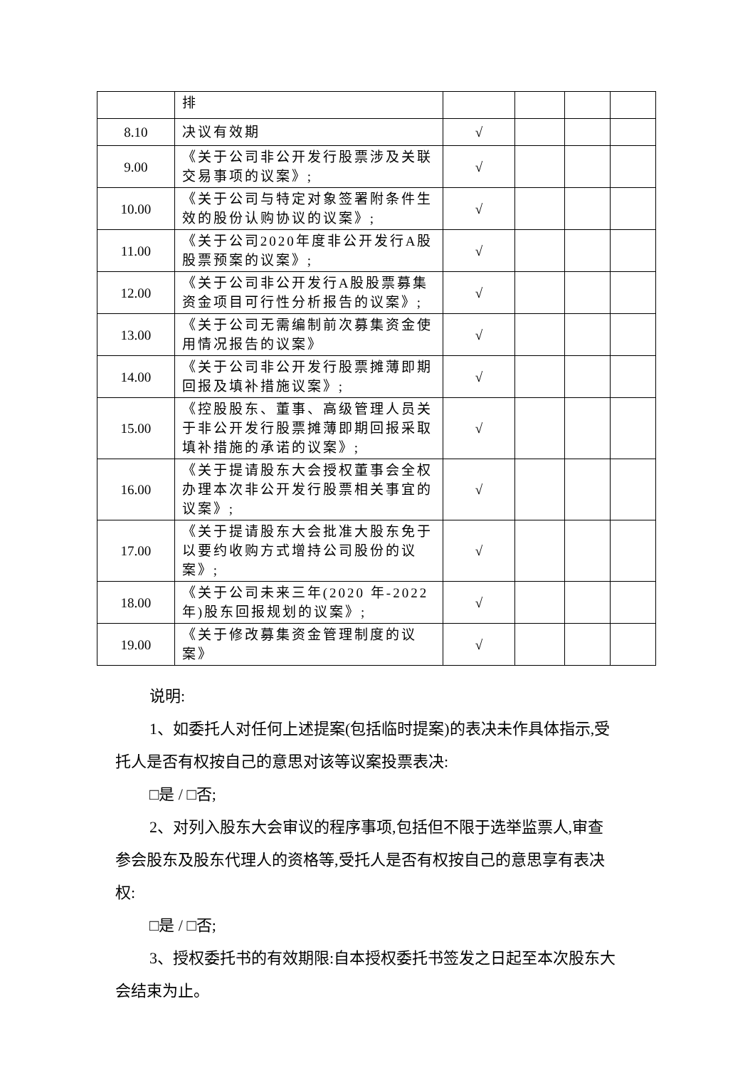| | 排 | | | | |
| 8.10 | 决议有效期 | √ | | | |
| 9.00 | 《关于公司非公开发行股票涉及关联交易事项的议案》; | √ | | | |
| 10.00 | 《关于公司与特定对象签署附条件生效的股份认购协议的议案》; | √ | | | |
| 11.00 | 《关于公司2020年度非公开发行A股股票预案的议案》; | √ | | | |
| 12.00 | 《关于公司非公开发行A股股票募集资金项目可行性分析报告的议案》; | √ | | | |
| 13.00 | 《关于公司无需编制前次募集资金使用情况报告的议案》 | √ | | | |
| 14.00 | 《关于公司非公开发行股票摊薄即期回报及填补措施议案》; | √ | | | |
| 15.00 | 《控股股东、董事、高级管理人员关于非公开发行股票摊薄即期回报采取填补措施的承诺的议案》; | √ | | | |
| 16.00 | 《关于提请股东大会授权董事会全权办理本次非公开发行股票相关事宜的议案》; | √ | | | |
| 17.00 | 《关于提请股东大会批准大股东免于以要约收购方式增持公司股份的议案》; | √ | | | |
| 18.00 | 《关于公司未来三年(2020 年-2022年)股东回报规划的议案》; | √ | | | |
| 19.00 | 《关于修改募集资金管理制度的议案》 | √ | | | |
说明:
1、如委托人对任何上述提案(包括临时提案)的表决未作具体指示,受托人是否有权按自己的意思对该等议案投票表决:
□是 / □否;
2、对列入股东大会审议的程序事项,包括但不限于选举监票人,审查参会股东及股东代理人的资格等,受托人是否有权按自己的意思享有表决权:
□是 / □否;
3、授权委托书的有效期限:自本授权委托书签发之日起至本次股东大会结束为止。